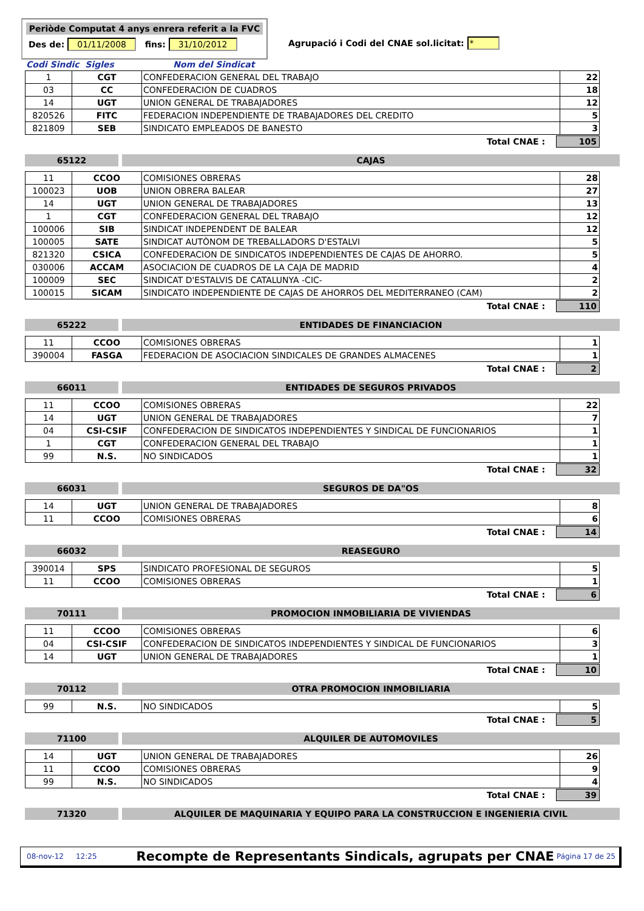Periòde Computat 4 anys enrera referit a la FVC
Des de: 01/11/2008 fins: 31/10/2012
Agrupació i Codi del CNAE sol.licitat: *
Codi Sindic Sigles Nom del Sindicat
| 1 | CGT | CONFEDERACION GENERAL DEL TRABAJO | 22 |
| 03 | CC | CONFEDERACION DE CUADROS | 18 |
| 14 | UGT | UNION GENERAL DE TRABAJADORES | 12 |
| 820526 | FITC | FEDERACION INDEPENDIENTE DE TRABAJADORES DEL CREDITO | 5 |
| 821809 | SEB | SINDICATO EMPLEADOS DE BANESTO | 3 |
Total CNAE : 105
65122 CAJAS
| 11 | CCOO | COMISIONES OBRERAS | 28 |
| 100023 | UOB | UNION OBRERA BALEAR | 27 |
| 14 | UGT | UNION GENERAL DE TRABAJADORES | 13 |
| 1 | CGT | CONFEDERACION GENERAL DEL TRABAJO | 12 |
| 100006 | SIB | SINDICAT INDEPENDENT DE BALEAR | 12 |
| 100005 | SATE | SINDICAT AUTÒNOM DE TREBALLADORS D'ESTALVI | 5 |
| 821320 | CSICA | CONFEDERACION DE SINDICATOS INDEPENDIENTES DE CAJAS DE AHORRO. | 5 |
| 030006 | ACCAM | ASOCIACION DE CUADROS DE LA CAJA DE MADRID | 4 |
| 100009 | SEC | SINDICAT D'ESTALVIS DE CATALUNYA -CIC- | 2 |
| 100015 | SICAM | SINDICATO INDEPENDIENTE DE CAJAS DE AHORROS DEL MEDITERRANEO (CAM) | 2 |
Total CNAE : 110
65222 ENTIDADES DE FINANCIACION
| 11 | CCOO | COMISIONES OBRERAS | 1 |
| 390004 | FASGA | FEDERACION DE ASOCIACION SINDICALES DE GRANDES ALMACENES | 1 |
Total CNAE : 2
66011 ENTIDADES DE SEGUROS PRIVADOS
| 11 | CCOO | COMISIONES OBRERAS | 22 |
| 14 | UGT | UNION GENERAL DE TRABAJADORES | 7 |
| 04 | CSI-CSIF | CONFEDERACION DE SINDICATOS INDEPENDIENTES Y SINDICAL DE FUNCIONARIOS | 1 |
| 1 | CGT | CONFEDERACION GENERAL DEL TRABAJO | 1 |
| 99 | N.S. | NO SINDICADOS | 1 |
Total CNAE : 32
66031 SEGUROS DE DA"OS
| 14 | UGT | UNION GENERAL DE TRABAJADORES | 8 |
| 11 | CCOO | COMISIONES OBRERAS | 6 |
Total CNAE : 14
66032 REASEGURO
| 390014 | SPS | SINDICATO PROFESIONAL DE SEGUROS | 5 |
| 11 | CCOO | COMISIONES OBRERAS | 1 |
Total CNAE : 6
70111 PROMOCION INMOBILIARIA DE VIVIENDAS
| 11 | CCOO | COMISIONES OBRERAS | 6 |
| 04 | CSI-CSIF | CONFEDERACION DE SINDICATOS INDEPENDIENTES Y SINDICAL DE FUNCIONARIOS | 3 |
| 14 | UGT | UNION GENERAL DE TRABAJADORES | 1 |
Total CNAE : 10
70112 OTRA PROMOCION INMOBILIARIA
| 99 | N.S. | NO SINDICADOS | 5 |
Total CNAE : 5
71100 ALQUILER DE AUTOMOVILES
| 14 | UGT | UNION GENERAL DE TRABAJADORES | 26 |
| 11 | CCOO | COMISIONES OBRERAS | 9 |
| 99 | N.S. | NO SINDICADOS | 4 |
Total CNAE : 39
71320 ALQUILER DE MAQUINARIA Y EQUIPO PARA LA CONSTRUCCION E INGENIERIA CIVIL
08-nov-12 12:25 Recompte de Representants Sindicals, agrupats per CNAE Página 17 de 25